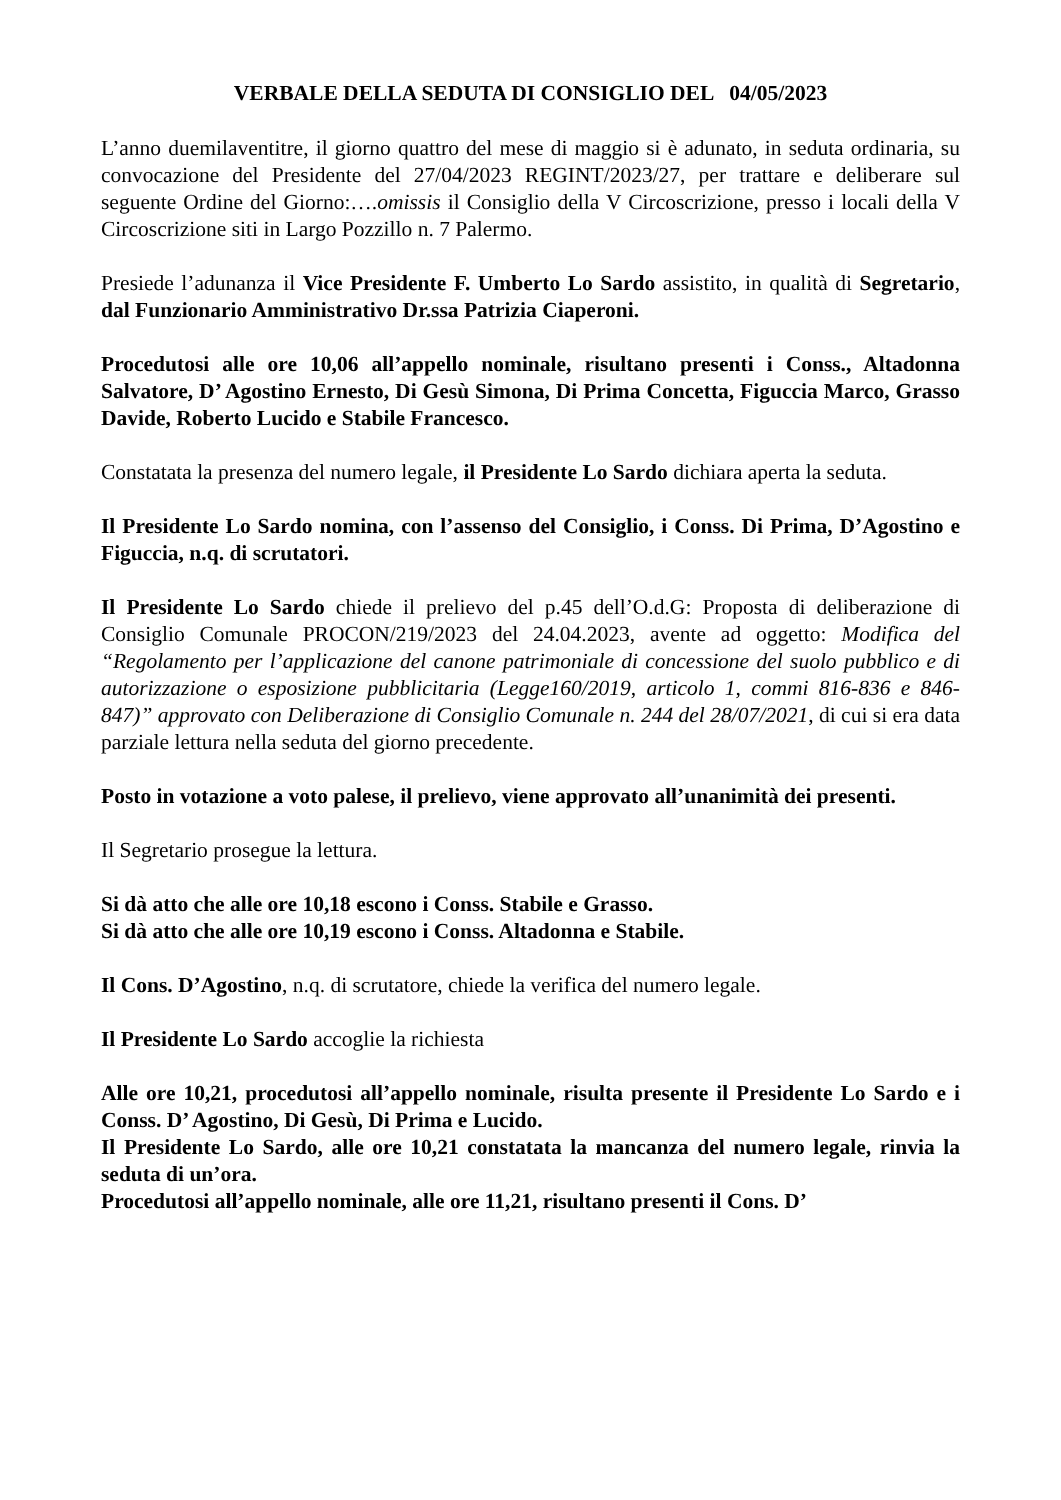VERBALE DELLA SEDUTA DI CONSIGLIO DEL 04/05/2023
L’anno duemilaventitre, il giorno quattro del mese di maggio si è adunato, in seduta ordinaria, su convocazione del Presidente del 27/04/2023 REGINT/2023/27, per trattare e deliberare sul seguente Ordine del Giorno:….omissis il Consiglio della V Circoscrizione, presso i locali della V Circoscrizione siti in Largo Pozzillo n. 7 Palermo.
Presiede l’adunanza il Vice Presidente F. Umberto Lo Sardo assistito, in qualità di Segretario, dal Funzionario Amministrativo Dr.ssa Patrizia Ciaperoni.
Procedutosi alle ore 10,06 all’appello nominale, risultano presenti i Conss., Altadonna Salvatore, D’ Agostino Ernesto, Di Gesù Simona, Di Prima Concetta, Figuccia Marco, Grasso Davide, Roberto Lucido e Stabile Francesco.
Constatata la presenza del numero legale, il Presidente Lo Sardo dichiara aperta la seduta.
Il Presidente Lo Sardo nomina, con l’assenso del Consiglio, i Conss. Di Prima, D’Agostino e Figuccia, n.q. di scrutatori.
Il Presidente Lo Sardo chiede il prelievo del p.45 dell’O.d.G: Proposta di deliberazione di Consiglio Comunale PROCON/219/2023 del 24.04.2023, avente ad oggetto: Modifica del “Regolamento per l’applicazione del canone patrimoniale di concessione del suolo pubblico e di autorizzazione o esposizione pubblicitaria (Legge160/2019, articolo 1, commi 816-836 e 846-847)” approvato con Deliberazione di Consiglio Comunale n. 244 del 28/07/2021, di cui si era data parziale lettura nella seduta del giorno precedente.
Posto in votazione a voto palese, il prelievo, viene approvato all’unanimità dei presenti.
Il Segretario prosegue la lettura.
Si dà atto che alle ore 10,18 escono i Conss. Stabile e Grasso.
Si dà atto che alle ore 10,19 escono i Conss. Altadonna e Stabile.
Il Cons. D’Agostino, n.q. di scrutatore, chiede la verifica del numero legale.
Il Presidente Lo Sardo accoglie la richiesta
Alle ore 10,21, procedutosi all’appello nominale, risulta presente il Presidente Lo Sardo e i Conss. D’ Agostino, Di Gesù, Di Prima e Lucido.
Il Presidente Lo Sardo, alle ore 10,21 constatata la mancanza del numero legale, rinvia la seduta di un’ora.
Procedutosi all’appello nominale, alle ore 11,21, risultano presenti il Cons. D’